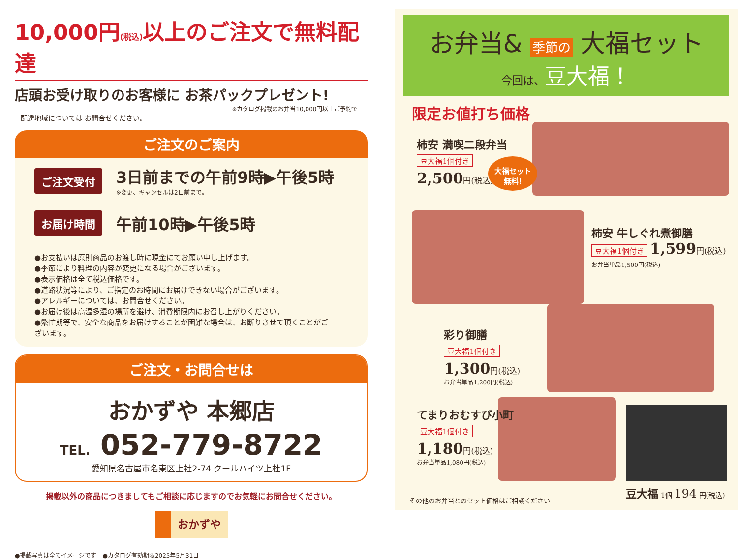10,000円(税込) 以上のご注文で無料配達
店頭お受け取りのお客様に お茶パックプレゼント!
※カタログ掲載のお弁当10,000円以上ご予約で
配達地域については お問合せください。
ご注文のご案内
ご注文受付
3日前までの午前9時▶午後5時
※変更、キャンセルは2日前まで。
お届け時間 午前10時▶午後5時
●お支払いは原則商品のお渡し時に現金にてお願い申し上げます。
●季節により料理の内容が変更になる場合がございます。
●表示価格は全て税込価格です。
●道路状況等により、ご指定のお時間にお届けできない場合がございます。
●アレルギーについては、お問合せください。
●お届け後は高温多湿の場所を避け、消費期限内にお召し上がりください。
●繁忙期等で、安全な商品をお届けすることが困難な場合は、お断りさせて頂くことがございます。
ご注文・お問合せは
おかずや 本郷店
TEL. 052-779-8722
愛知県名古屋市名東区上社2-74 クールハイツ上杜1F
掲載以外の商品につきましてもご相談に応じますのでお気軽にお問合せください。
おかずや
●掲載写真は全てイメージです　●カタログ有効期限2025年5月31日
お弁当& 季節の 大福セット
今回は、豆大福！
限定お値打ち価格
柿安 満喫二段弁当
豆大福1個付き
2,500円(税込)
大福セット
無料!
柿安 牛しぐれ煮御膳
豆大福1個付き 1,599円(税込)
お弁当単品1,500円(税込)
彩り御膳
豆大福1個付き
1,300円(税込)
お弁当単品1,200円(税込)
てまりおむすび小町
豆大福1個付き
1,180円(税込)
お弁当単品1,080円(税込)
豆大福 1個 194 円(税込)
その他のお弁当とのセット価格はご相談ください